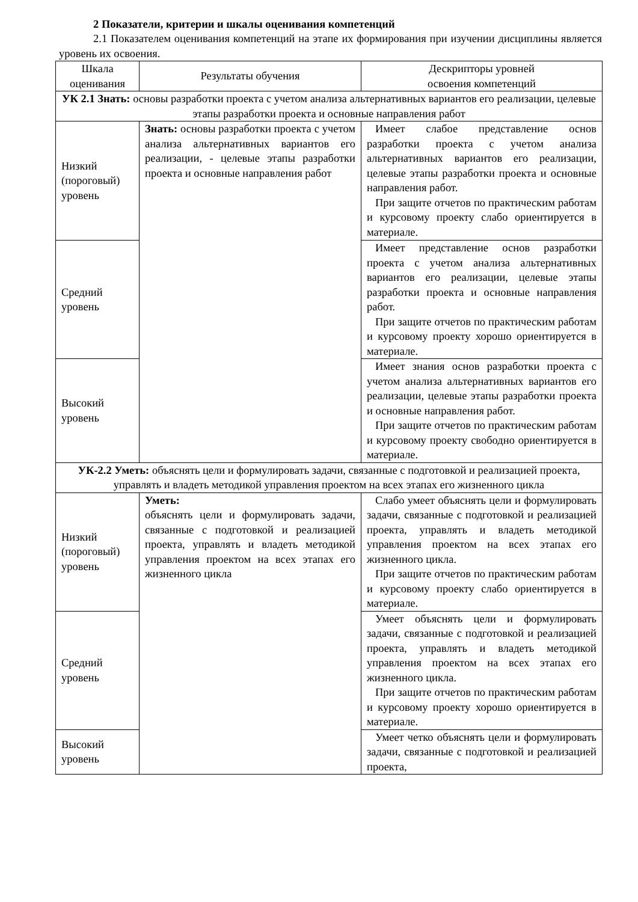2 Показатели, критерии и шкалы оценивания компетенций
2.1 Показателем оценивания компетенций на этапе их формирования при изучении дисциплины является уровень их освоения.
| Шкала оценивания | Результаты обучения | Дескрипторы уровней освоения компетенций |
| УК 2.1 Знать: основы разработки проекта с учетом анализа альтернативных вариантов его реализации, целевые этапы разработки проекта и основные направления работ | | |
| Низкий (пороговый) уровень | Знать: основы разработки проекта с учетом анализа альтернативных вариантов его реализации, - целевые этапы разработки проекта и основные направления работ | Имеет слабое представление основ разработки проекта с учетом анализа альтернативных вариантов его реализации, целевые этапы разработки проекта и основные направления работ. При защите отчетов по практическим работам и курсовому проекту слабо ориентируется в материале. |
| Средний уровень | | Имеет представление основ разработки проекта с учетом анализа альтернативных вариантов его реализации, целевые этапы разработки проекта и основные направления работ. При защите отчетов по практическим работам и курсовому проекту хорошо ориентируется в материале. |
| Высокий уровень | | Имеет знания основ разработки проекта с учетом анализа альтернативных вариантов его реализации, целевые этапы разработки проекта и основные направления работ. При защите отчетов по практическим работам и курсовому проекту свободно ориентируется в материале. |
| УК-2.2 Уметь: объяснять цели и формулировать задачи, связанные с подготовкой и реализацией проекта, управлять и владеть методикой управления проектом на всех этапах его жизненного цикла | | |
| Низкий (пороговый) уровень | Уметь: объяснять цели и формулировать задачи, связанные с подготовкой и реализацией проекта, управлять и владеть методикой управления проектом на всех этапах его жизненного цикла | Слабо умеет объяснять цели и формулировать задачи, связанные с подготовкой и реализацией проекта, управлять и владеть методикой управления проектом на всех этапах его жизненного цикла. При защите отчетов по практическим работам и курсовому проекту слабо ориентируется в материале. |
| Средний уровень | | Умеет объяснять цели и формулировать задачи, связанные с подготовкой и реализацией проекта, управлять и владеть методикой управления проектом на всех этапах его жизненного цикла. При защите отчетов по практическим работам и курсовому проекту хорошо ориентируется в материале. |
| Высокий уровень | | Умеет четко объяснять цели и формулировать задачи, связанные с подготовкой и реализацией проекта, |